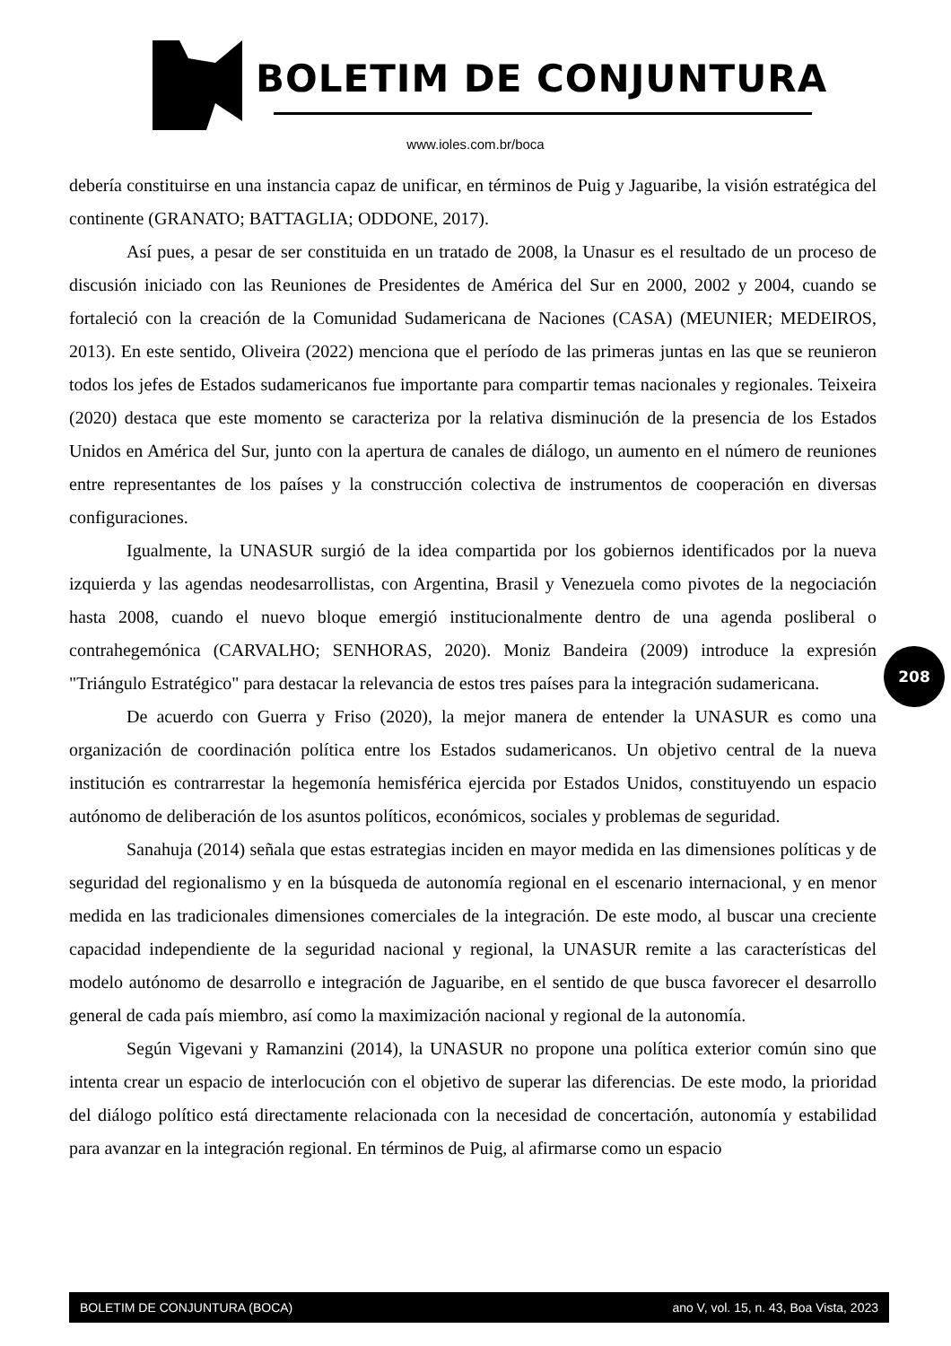BOLETIM DE CONJUNTURA
www.ioles.com.br/boca
debería constituirse en una instancia capaz de unificar, en términos de Puig y Jaguaribe, la visión estratégica del continente (GRANATO; BATTAGLIA; ODDONE, 2017).
Así pues, a pesar de ser constituida en un tratado de 2008, la Unasur es el resultado de un proceso de discusión iniciado con las Reuniones de Presidentes de América del Sur en 2000, 2002 y 2004, cuando se fortaleció con la creación de la Comunidad Sudamericana de Naciones (CASA) (MEUNIER; MEDEIROS, 2013). En este sentido, Oliveira (2022) menciona que el período de las primeras juntas en las que se reunieron todos los jefes de Estados sudamericanos fue importante para compartir temas nacionales y regionales. Teixeira (2020) destaca que este momento se caracteriza por la relativa disminución de la presencia de los Estados Unidos en América del Sur, junto con la apertura de canales de diálogo, un aumento en el número de reuniones entre representantes de los países y la construcción colectiva de instrumentos de cooperación en diversas configuraciones.
Igualmente, la UNASUR surgió de la idea compartida por los gobiernos identificados por la nueva izquierda y las agendas neodesarrollistas, con Argentina, Brasil y Venezuela como pivotes de la negociación hasta 2008, cuando el nuevo bloque emergió institucionalmente dentro de una agenda posliberal o contrahegemónica (CARVALHO; SENHORAS, 2020). Moniz Bandeira (2009) introduce la expresión "Triángulo Estratégico" para destacar la relevancia de estos tres países para la integración sudamericana.
De acuerdo con Guerra y Friso (2020), la mejor manera de entender la UNASUR es como una organización de coordinación política entre los Estados sudamericanos. Un objetivo central de la nueva institución es contrarrestar la hegemonía hemisférica ejercida por Estados Unidos, constituyendo un espacio autónomo de deliberación de los asuntos políticos, económicos, sociales y problemas de seguridad.
Sanahuja (2014) señala que estas estrategias inciden en mayor medida en las dimensiones políticas y de seguridad del regionalismo y en la búsqueda de autonomía regional en el escenario internacional, y en menor medida en las tradicionales dimensiones comerciales de la integración. De este modo, al buscar una creciente capacidad independiente de la seguridad nacional y regional, la UNASUR remite a las características del modelo autónomo de desarrollo e integración de Jaguaribe, en el sentido de que busca favorecer el desarrollo general de cada país miembro, así como la maximización nacional y regional de la autonomía.
Según Vigevani y Ramanzini (2014), la UNASUR no propone una política exterior común sino que intenta crear un espacio de interlocución con el objetivo de superar las diferencias. De este modo, la prioridad del diálogo político está directamente relacionada con la necesidad de concertación, autonomía y estabilidad para avanzar en la integración regional. En términos de Puig, al afirmarse como un espacio
208
BOLETIM DE CONJUNTURA (BOCA) ano V, vol. 15, n. 43, Boa Vista, 2023